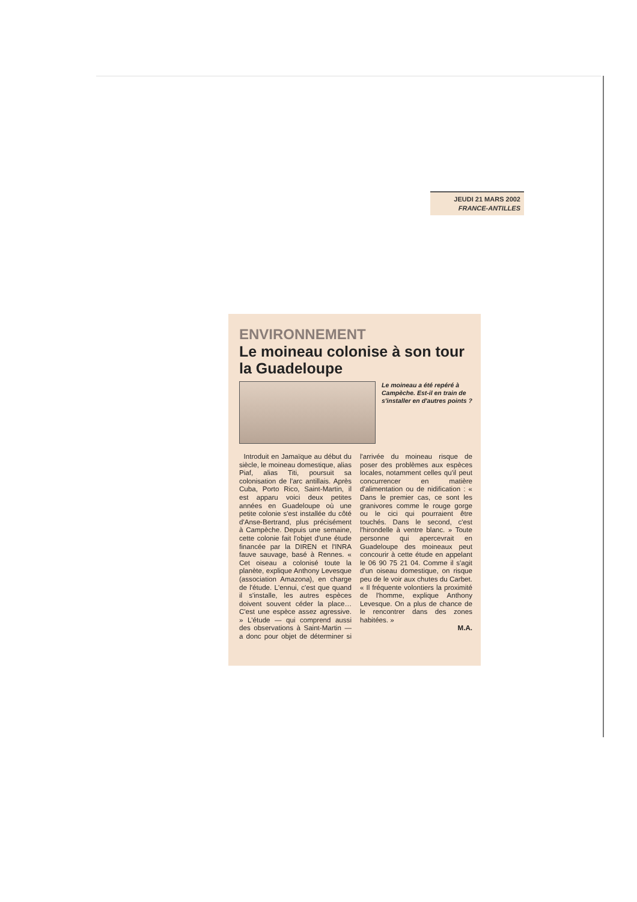JEUDI 21 MARS 2002
FRANCE-ANTILLES
ENVIRONNEMENT
Le moineau colonise à son tour la Guadeloupe
Le moineau a été repéré à Campèche. Est-il en train de s'installer en d'autres points ?
Introduit en Jamaïque au début du siècle, le moineau domestique, alias Piaf, alias Titi, poursuit sa colonisation de l'arc antillais. Après Cuba, Porto Rico, Saint-Martin, il est apparu voici deux petites années en Guadeloupe où une petite colonie s'est installée du côté d'Anse-Bertrand, plus précisément à Campèche. Depuis une semaine, cette colonie fait l'objet d'une étude financée par la DIREN et l'INRA fauve sauvage, basé à Rennes. « Cet oiseau a colonisé toute la planète, explique Anthony Levesque (association Amazona), en charge de l'étude. L'ennui, c'est que quand il s'installe, les autres espèces doivent souvent céder la place… C'est une espèce assez agressive. » L'étude — qui comprend aussi des observations à Saint-Martin — a donc pour objet de déterminer si l'arrivée du moineau risque de poser des problèmes aux espèces locales, notamment celles qu'il peut concurrencer en matière d'alimentation ou de nidification : « Dans le premier cas, ce sont les granivores comme le rouge gorge ou le cici qui pourraient être touchés. Dans le second, c'est l'hirondelle à ventre blanc. » Toute personne qui apercevrait en Guadeloupe des moineaux peut concourir à cette étude en appelant le 06 90 75 21 04. Comme il s'agit d'un oiseau domestique, on risque peu de le voir aux chutes du Carbet. « Il fréquente volontiers la proximité de l'homme, explique Anthony Levesque. On a plus de chance de le rencontrer dans des zones habitées. »
M.A.